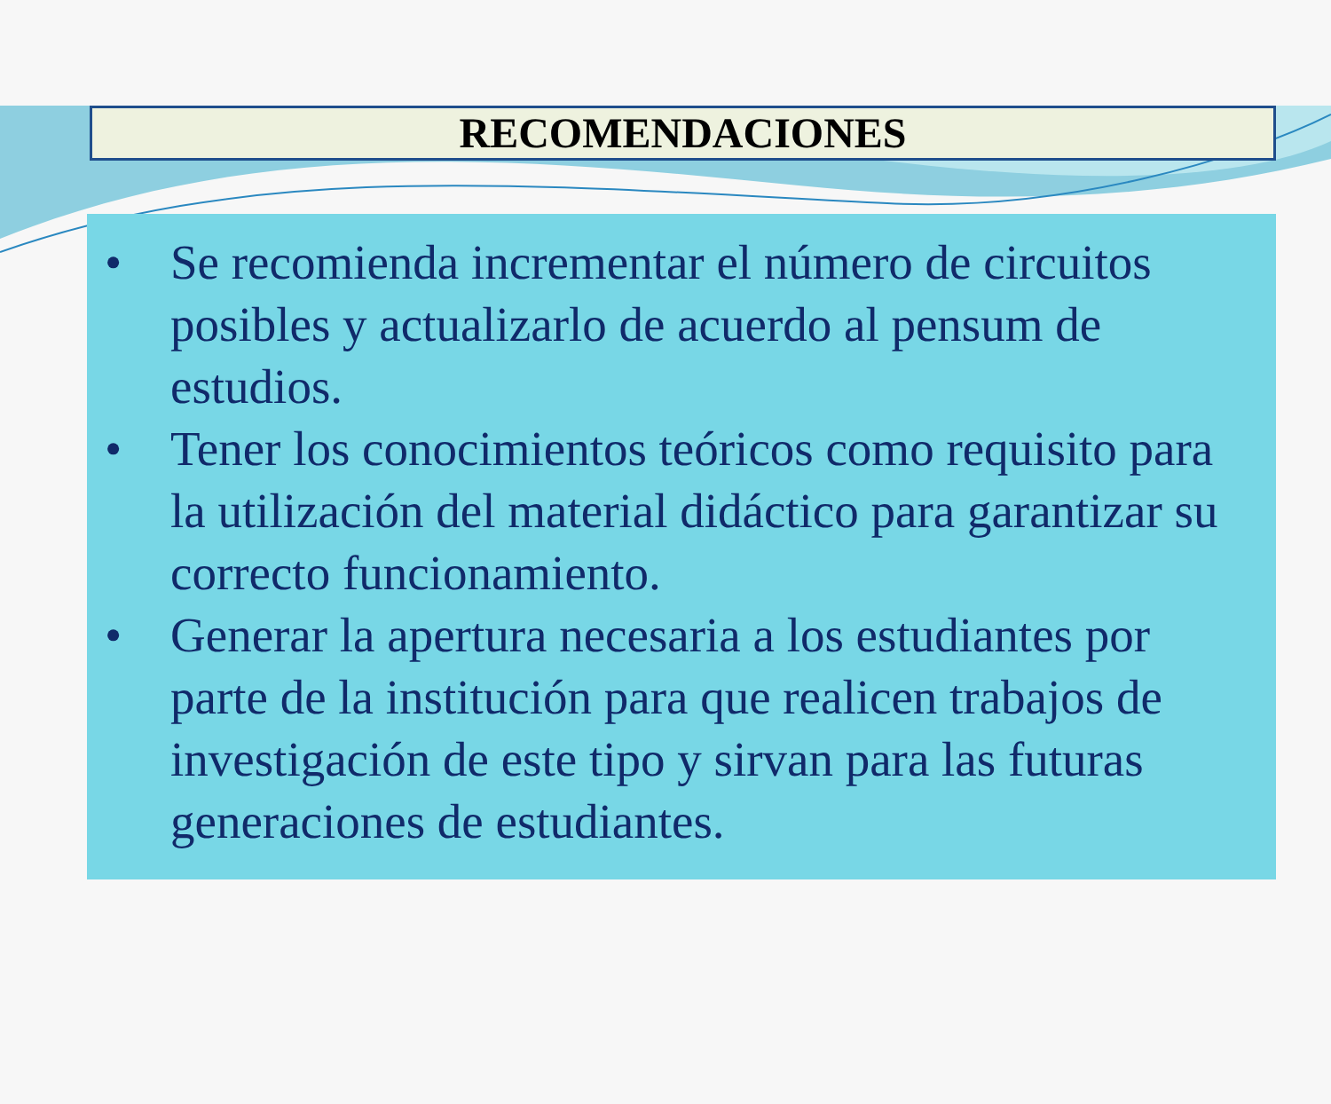RECOMENDACIONES
• Se recomienda incrementar el número de circuitos posibles y actualizarlo de acuerdo al pensum de estudios.
• Tener los conocimientos teóricos como requisito para la utilización del material didáctico para garantizar su correcto funcionamiento.
• Generar la apertura necesaria a los estudiantes por parte de la institución para que realicen trabajos de investigación de este tipo y sirvan para las futuras generaciones de estudiantes.